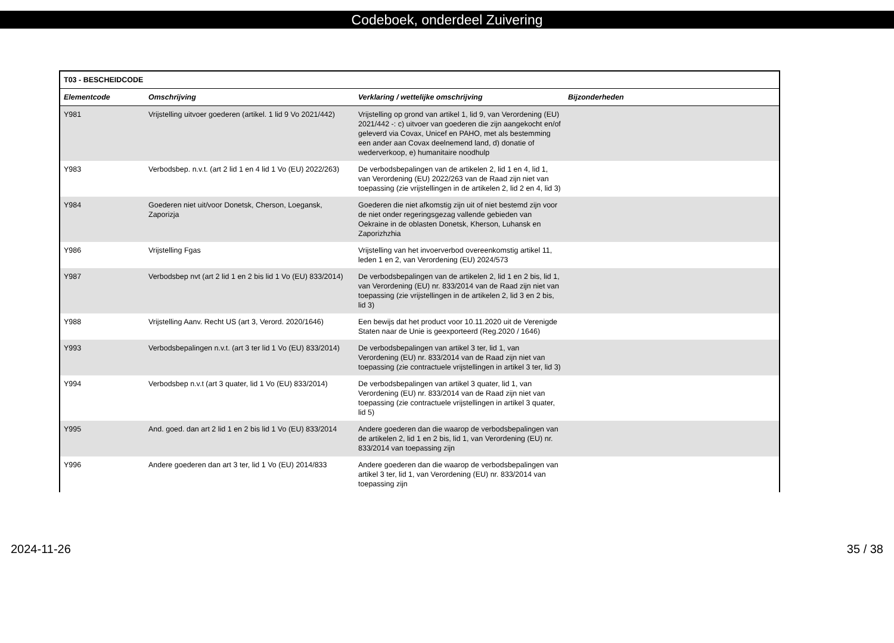Codeboek, onderdeel Zuivering
| T03 - BESCHEIDCODE | | | |
| Elementcode | Omschrijving | Verklaring / wettelijke omschrijving | Bijzonderheden |
| Y981 | Vrijstelling uitvoer goederen (artikel. 1 lid 9 Vo 2021/442) | Vrijstelling op grond van artikel 1, lid 9, van Verordening (EU) 2021/442 -: c) uitvoer van goederen die zijn aangekocht en/of geleverd via Covax, Unicef en PAHO, met als bestemming een ander aan Covax deelnemend land, d) donatie of wederverkoop, e) humanitaire noodhulp | |
| Y983 | Verbodsbep. n.v.t. (art 2 lid 1 en 4 lid 1 Vo (EU) 2022/263) | De verbodsbepalingen van de artikelen 2, lid 1 en 4, lid 1, van Verordening (EU) 2022/263 van de Raad zijn niet van toepassing (zie vrijstellingen in de artikelen 2, lid 2 en 4, lid 3) | |
| Y984 | Goederen niet uit/voor Donetsk, Cherson, Loegansk, Zaporizja | Goederen die niet afkomstig zijn uit of niet bestemd zijn voor de niet onder regeringsgezag vallende gebieden van Oekraine in de oblasten Donetsk, Kherson, Luhansk en Zaporizhzhia | |
| Y986 | Vrijstelling Fgas | Vrijstelling van het invoerverbod overeenkomstig artikel 11, leden 1 en 2, van Verordening (EU) 2024/573 | |
| Y987 | Verbodsbep nvt (art 2 lid 1 en 2 bis lid 1 Vo (EU) 833/2014) | De verbodsbepalingen van de artikelen 2, lid 1 en 2 bis, lid 1, van Verordening (EU) nr. 833/2014 van de Raad zijn niet van toepassing (zie vrijstellingen in de artikelen 2, lid 3 en 2 bis, lid 3) | |
| Y988 | Vrijstelling Aanv. Recht US (art 3, Verord. 2020/1646) | Een bewijs dat het product voor 10.11.2020 uit de Verenigde Staten naar de Unie is geexporteerd (Reg.2020 / 1646) | |
| Y993 | Verbodsbepalingen n.v.t. (art 3 ter lid 1 Vo (EU) 833/2014) | De verbodsbepalingen van artikel 3 ter, lid 1, van Verordening (EU) nr. 833/2014 van de Raad zijn niet van toepassing (zie contractuele vrijstellingen in artikel 3 ter, lid 3) | |
| Y994 | Verbodsbep n.v.t (art 3 quater, lid 1 Vo (EU) 833/2014) | De verbodsbepalingen van artikel 3 quater, lid 1, van Verordening (EU) nr. 833/2014 van de Raad zijn niet van toepassing (zie contractuele vrijstellingen in artikel 3 quater, lid 5) | |
| Y995 | And. goed. dan art 2 lid 1 en 2 bis lid 1 Vo (EU) 833/2014 | Andere goederen dan die waarop de verbodsbepalingen van de artikelen 2, lid 1 en 2 bis, lid 1, van Verordening (EU) nr. 833/2014 van toepassing zijn | |
| Y996 | Andere goederen dan art 3 ter, lid 1 Vo (EU) 2014/833 | Andere goederen dan die waarop de verbodsbepalingen van artikel 3 ter, lid 1, van Verordening (EU) nr. 833/2014 van toepassing zijn | |
2024-11-26 35 / 38